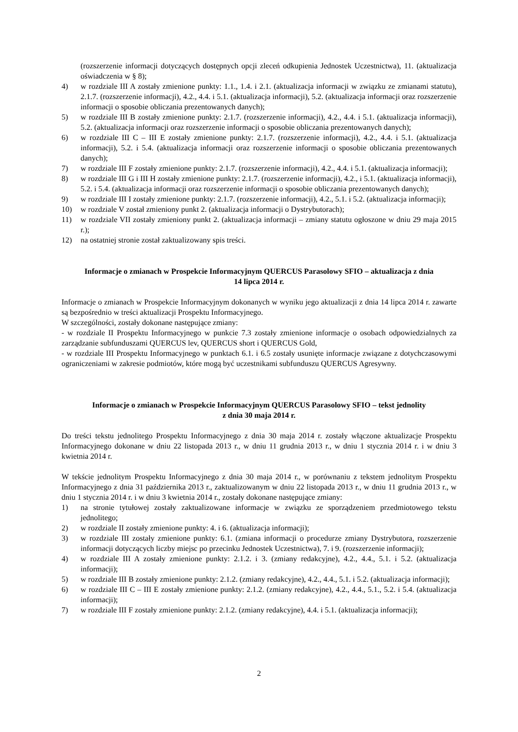(rozszerzenie informacji dotyczących dostępnych opcji zleceń odkupienia Jednostek Uczestnictwa), 11. (aktualizacja oświadczenia w § 8);
4) w rozdziale III A zostały zmienione punkty: 1.1., 1.4. i 2.1. (aktualizacja informacji w związku ze zmianami statutu), 2.1.7. (rozszerzenie informacji), 4.2., 4.4. i 5.1. (aktualizacja informacji), 5.2. (aktualizacja informacji oraz rozszerzenie informacji o sposobie obliczania prezentowanych danych);
5) w rozdziale III B zostały zmienione punkty: 2.1.7. (rozszerzenie informacji), 4.2., 4.4. i 5.1. (aktualizacja informacji), 5.2. (aktualizacja informacji oraz rozszerzenie informacji o sposobie obliczania prezentowanych danych);
6) w rozdziale III C – III E zostały zmienione punkty: 2.1.7. (rozszerzenie informacji), 4.2., 4.4. i 5.1. (aktualizacja informacji), 5.2. i 5.4. (aktualizacja informacji oraz rozszerzenie informacji o sposobie obliczania prezentowanych danych);
7) w rozdziale III F zostały zmienione punkty: 2.1.7. (rozszerzenie informacji), 4.2., 4.4. i 5.1. (aktualizacja informacji);
8) w rozdziale III G i III H zostały zmienione punkty: 2.1.7. (rozszerzenie informacji), 4.2., i 5.1. (aktualizacja informacji), 5.2. i 5.4. (aktualizacja informacji oraz rozszerzenie informacji o sposobie obliczania prezentowanych danych);
9) w rozdziale III I zostały zmienione punkty: 2.1.7. (rozszerzenie informacji), 4.2., 5.1. i 5.2. (aktualizacja informacji);
10) w rozdziale V został zmieniony punkt 2. (aktualizacja informacji o Dystrybutorach);
11) w rozdziale VII zostały zmieniony punkt 2. (aktualizacja informacji – zmiany statutu ogłoszone w dniu 29 maja 2015 r.);
12) na ostatniej stronie został zaktualizowany spis treści.
Informacje o zmianach w Prospekcie Informacyjnym QUERCUS Parasolowy SFIO – aktualizacja z dnia
14 lipca 2014 r.
Informacje o zmianach w Prospekcie Informacyjnym dokonanych w wyniku jego aktualizacji z dnia 14 lipca 2014 r. zawarte są bezpośrednio w treści aktualizacji Prospektu Informacyjnego.
W szczególności, zostały dokonane następujące zmiany:
- w rozdziale II Prospektu Informacyjnego w punkcie 7.3 zostały zmienione informacje o osobach odpowiedzialnych za zarządzanie subfunduszami QUERCUS lev, QUERCUS short i QUERCUS Gold,
- w rozdziale III Prospektu Informacyjnego w punktach 6.1. i 6.5 zostały usunięte informacje związane z dotychczasowymi ograniczeniami w zakresie podmiotów, które mogą być uczestnikami subfunduszu QUERCUS Agresywny.
Informacje o zmianach w Prospekcie Informacyjnym QUERCUS Parasolowy SFIO – tekst jednolity
z dnia 30 maja 2014 r.
Do treści tekstu jednolitego Prospektu Informacyjnego z dnia 30 maja 2014 r. zostały włączone aktualizacje Prospektu Informacyjnego dokonane w dniu 22 listopada 2013 r., w dniu 11 grudnia 2013 r., w dniu 1 stycznia 2014 r. i w dniu 3 kwietnia 2014 r.
W tekście jednolitym Prospektu Informacyjnego z dnia 30 maja 2014 r., w porównaniu z tekstem jednolitym Prospektu Informacyjnego z dnia 31 października 2013 r., zaktualizowanym w dniu 22 listopada 2013 r., w dniu 11 grudnia 2013 r., w dniu 1 stycznia 2014 r. i w dniu 3 kwietnia 2014 r., zostały dokonane następujące zmiany:
1) na stronie tytułowej zostały zaktualizowane informacje w związku ze sporządzeniem przedmiotowego tekstu jednolitego;
2) w rozdziale II zostały zmienione punkty: 4. i 6. (aktualizacja informacji);
3) w rozdziale III zostały zmienione punkty: 6.1. (zmiana informacji o procedurze zmiany Dystrybutora, rozszerzenie informacji dotyczących liczby miejsc po przecinku Jednostek Uczestnictwa), 7. i 9. (rozszerzenie informacji);
4) w rozdziale III A zostały zmienione punkty: 2.1.2. i 3. (zmiany redakcyjne), 4.2., 4.4., 5.1. i 5.2. (aktualizacja informacji);
5) w rozdziale III B zostały zmienione punkty: 2.1.2. (zmiany redakcyjne), 4.2., 4.4., 5.1. i 5.2. (aktualizacja informacji);
6) w rozdziale III C – III E zostały zmienione punkty: 2.1.2. (zmiany redakcyjne), 4.2., 4.4., 5.1., 5.2. i 5.4. (aktualizacja informacji);
7) w rozdziale III F zostały zmienione punkty: 2.1.2. (zmiany redakcyjne), 4.4. i 5.1. (aktualizacja informacji);
2